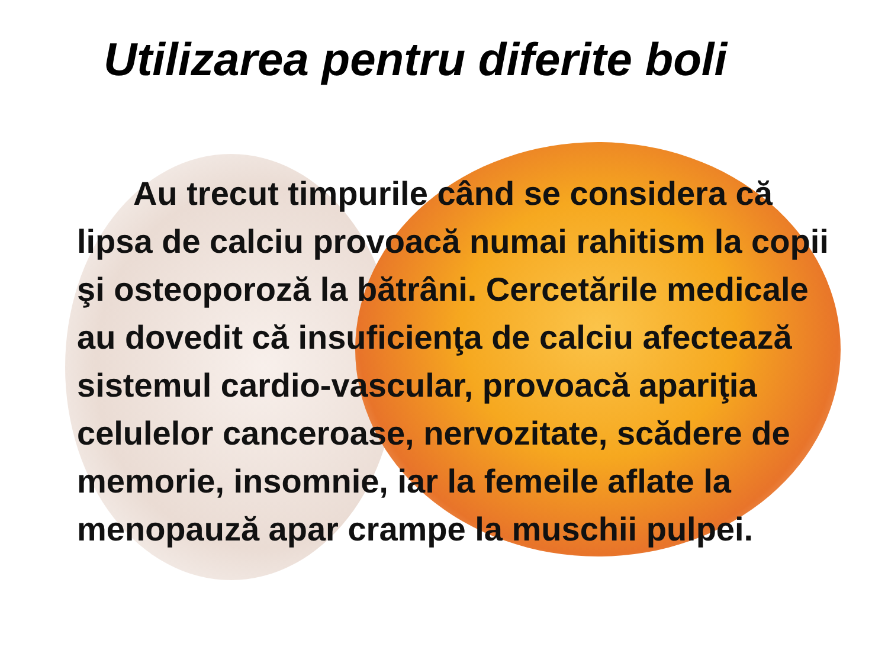Utilizarea pentru diferite boli
Au trecut timpurile când se considera că lipsa de calciu provoacă numai rahitism la copii şi osteoporoză la bătrâni. Cercetările medicale au dovedit că insuficienţa de calciu afectează sistemul cardio-vascular, provoacă apariţia celulelor canceroase, nervozitate, scădere de memorie, insomnie, iar la femeile aflate la menopauză apar crampe la muschii pulpei.